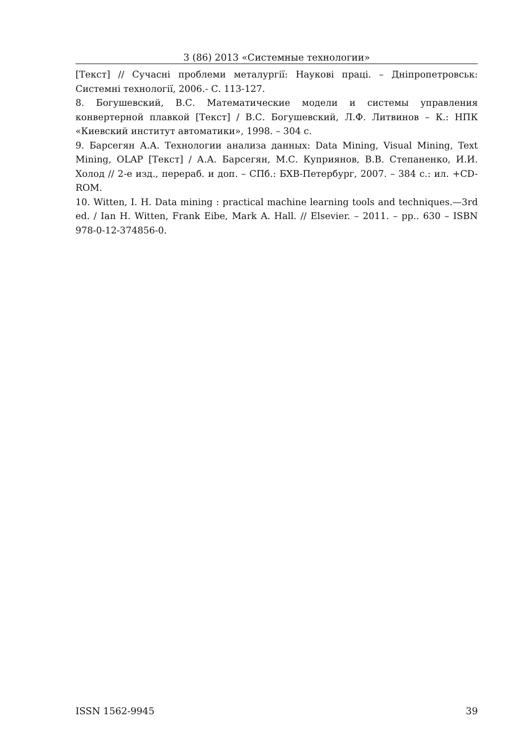3 (86) 2013 «Системные технологии»
[Текст] // Сучасні проблеми металургії: Наукові праці. – Дніпропетровськ: Системні технології, 2006.- С. 113-127.
8. Богушевский, В.С. Математические модели и системы управления конвертерной плавкой [Текст] / В.С. Богушевский, Л.Ф. Литвинов – К.: НПК «Киевский институт автоматики», 1998. – 304 с.
9. Барсегян А.А. Технологии анализа данных: Data Mining, Visual Mining, Text Mining, OLAP [Текст] / А.А. Барсегян, М.С. Куприянов, В.В. Степаненко, И.И. Холод // 2-е изд., перераб. и доп. – СПб.: БХВ-Петербург, 2007. – 384 с.: ил. +CD-ROM.
10. Witten, I. H. Data mining : practical machine learning tools and techniques.—3rd ed. / Ian H. Witten, Frank Eibe, Mark A. Hall. // Elsevier. – 2011. – pp.. 630 – ISBN 978-0-12-374856-0.
ISSN 1562-9945 39